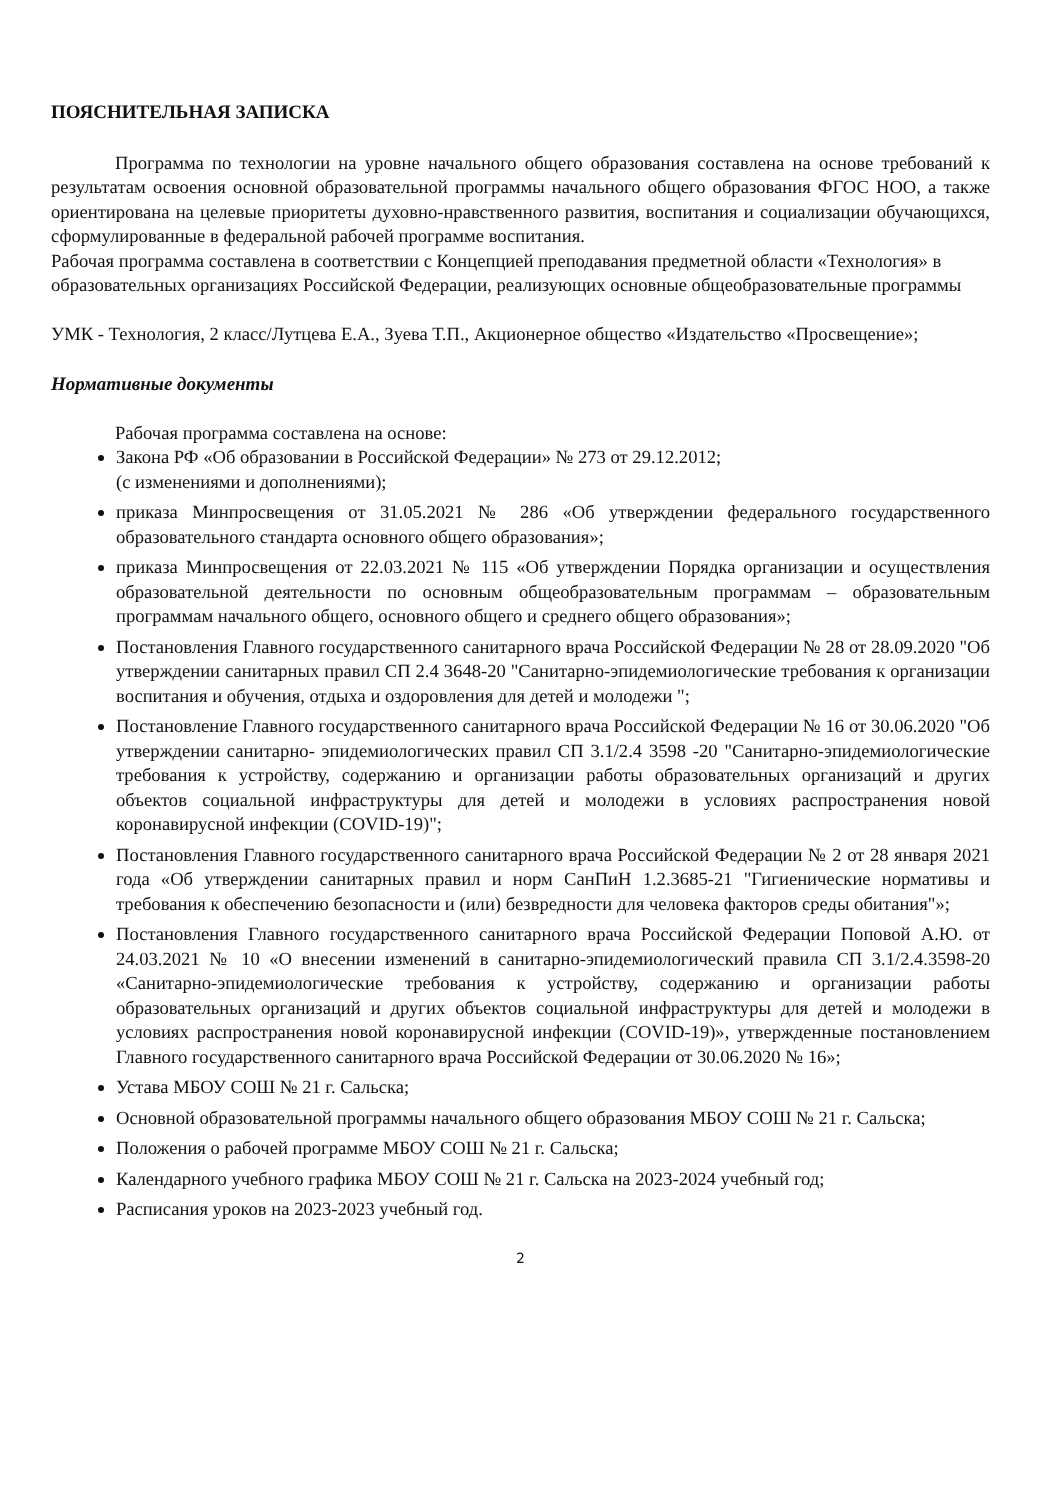ПОЯСНИТЕЛЬНАЯ ЗАПИСКА
Программа по технологии на уровне начального общего образования составлена на основе требований к результатам освоения основной образовательной программы начального общего образования ФГОС НОО, а также ориентирована на целевые приоритеты духовно-нравственного развития, воспитания и социализации обучающихся, сформулированные в федеральной рабочей программе воспитания.
Рабочая программа составлена в соответствии с Концепцией преподавания предметной области «Технология» в образовательных организациях Российской Федерации, реализующих основные общеобразовательные программы
УМК - Технология, 2 класс/Лутцева Е.А., Зуева Т.П., Акционерное общество «Издательство «Просвещение»;
Нормативные документы
Рабочая программа составлена на основе:
Закона РФ «Об образовании в Российской Федерации» № 273 от 29.12.2012;
(с изменениями и дополнениями);
приказа Минпросвещения от 31.05.2021 № 286 «Об утверждении федерального государственного образовательного стандарта основного общего образования»;
приказа Минпросвещения от 22.03.2021 № 115 «Об утверждении Порядка организации и осуществления образовательной деятельности по основным общеобразовательным программам – образовательным программам начального общего, основного общего и среднего общего образования»;
Постановления Главного государственного санитарного врача Российской Федерации № 28 от 28.09.2020 "Об утверждении санитарных правил СП 2.4 3648-20 "Санитарно-эпидемиологические требования к организации воспитания и обучения, отдыха и оздоровления для детей и молодежи ";
Постановление Главного государственного санитарного врача Российской Федерации № 16 от 30.06.2020 "Об утверждении санитарно- эпидемиологических правил СП 3.1/2.4 3598 -20 "Санитарно-эпидемиологические требования к устройству, содержанию и организации работы образовательных организаций и других объектов социальной инфраструктуры для детей и молодежи в условиях распространения новой коронавирусной инфекции (COVID-19)";
Постановления Главного государственного санитарного врача Российской Федерации № 2 от 28 января 2021 года «Об утверждении санитарных правил и норм СанПиН 1.2.3685-21 "Гигиенические нормативы и требования к обеспечению безопасности и (или) безвредности для человека факторов среды обитания"»;
Постановления Главного государственного санитарного врача Российской Федерации Поповой А.Ю. от 24.03.2021 № 10 «О внесении изменений в санитарно-эпидемиологический правила СП 3.1/2.4.3598-20 «Санитарно-эпидемиологические требования к устройству, содержанию и организации работы образовательных организаций и других объектов социальной инфраструктуры для детей и молодежи в условиях распространения новой коронавирусной инфекции (COVID-19)», утвержденные постановлением Главного государственного санитарного врача Российской Федерации от 30.06.2020 № 16»;
Устава МБОУ СОШ № 21 г. Сальска;
Основной образовательной программы начального общего образования МБОУ СОШ № 21 г. Сальска;
Положения о рабочей программе МБОУ СОШ № 21 г. Сальска;
Календарного учебного графика МБОУ СОШ № 21 г. Сальска на 2023-2024 учебный год;
Расписания уроков на 2023-2023 учебный год.
2